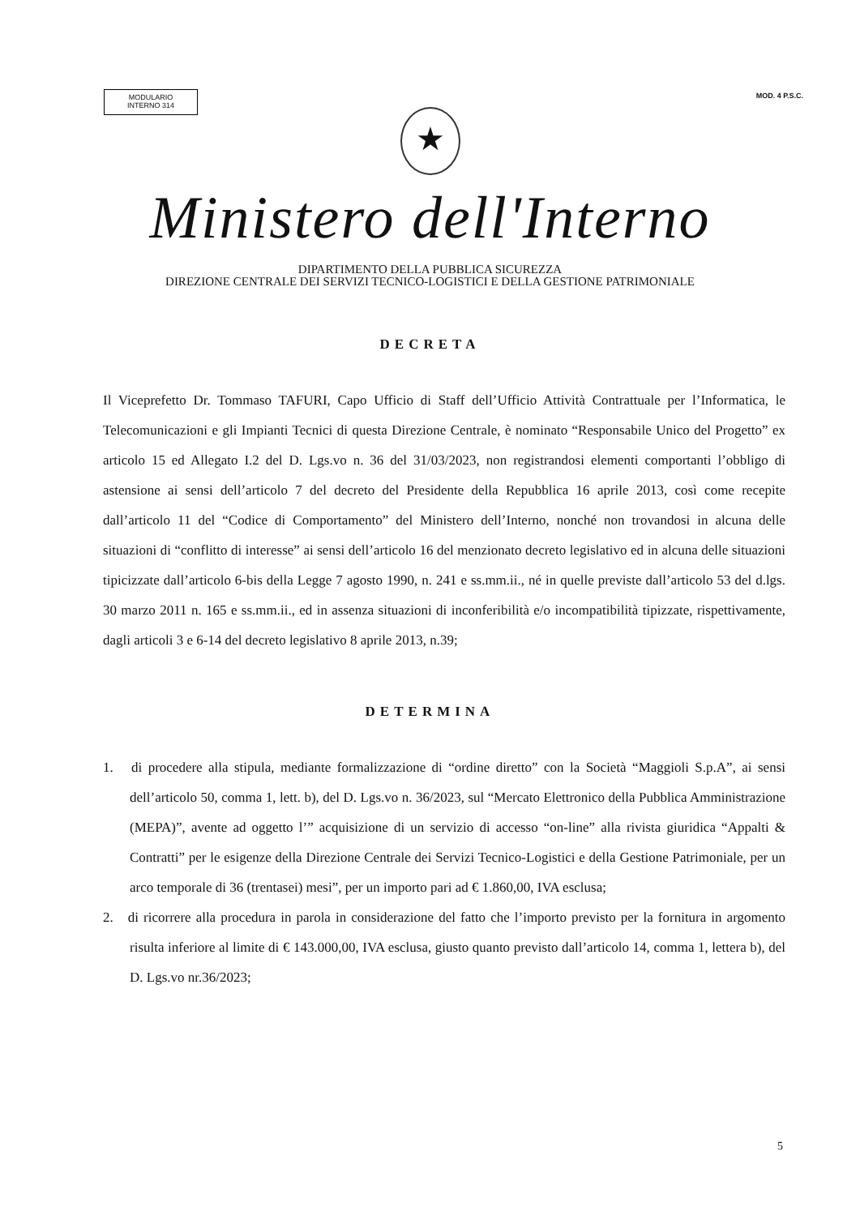MODULARIO
INTERNO 314
MOD. 4 P.S.C.
★
Ministero dell'Interno
DIPARTIMENTO DELLA PUBBLICA SICUREZZA
DIREZIONE CENTRALE DEI SERVIZI TECNICO-LOGISTICI E DELLA GESTIONE PATRIMONIALE
DECRETA
Il Viceprefetto Dr. Tommaso TAFURI, Capo Ufficio di Staff dell’Ufficio Attività Contrattuale per l’Informatica, le Telecomunicazioni e gli Impianti Tecnici di questa Direzione Centrale, è nominato “Responsabile Unico del Progetto” ex articolo 15 ed Allegato I.2 del D. Lgs.vo n. 36 del 31/03/2023, non registrandosi elementi comportanti l’obbligo di astensione ai sensi dell’articolo 7 del decreto del Presidente della Repubblica 16 aprile 2013, così come recepite dall’articolo 11 del “Codice di Comportamento” del Ministero dell’Interno, nonché non trovandosi in alcuna delle situazioni di “conflitto di interesse” ai sensi dell’articolo 16 del menzionato decreto legislativo ed in alcuna delle situazioni tipicizzate dall’articolo 6-bis della Legge 7 agosto 1990, n. 241 e ss.mm.ii., né in quelle previste dall’articolo 53 del d.lgs. 30 marzo 2011 n. 165 e ss.mm.ii., ed in assenza situazioni di inconferibilità e/o incompatibilità tipizzate, rispettivamente, dagli articoli 3 e 6-14 del decreto legislativo 8 aprile 2013, n.39;
DETERMINA
1. di procedere alla stipula, mediante formalizzazione di “ordine diretto” con la Società “Maggioli S.p.A”, ai sensi dell’articolo 50, comma 1, lett. b), del D. Lgs.vo n. 36/2023, sul “Mercato Elettronico della Pubblica Amministrazione (MEPA)”, avente ad oggetto l’” acquisizione di un servizio di accesso “on-line” alla rivista giuridica “Appalti & Contratti” per le esigenze della Direzione Centrale dei Servizi Tecnico-Logistici e della Gestione Patrimoniale, per un arco temporale di 36 (trentasei) mesi”, per un importo pari ad € 1.860,00, IVA esclusa;
2. di ricorrere alla procedura in parola in considerazione del fatto che l’importo previsto per la fornitura in argomento risulta inferiore al limite di € 143.000,00, IVA esclusa, giusto quanto previsto dall’articolo 14, comma 1, lettera b), del D. Lgs.vo nr.36/2023;
5